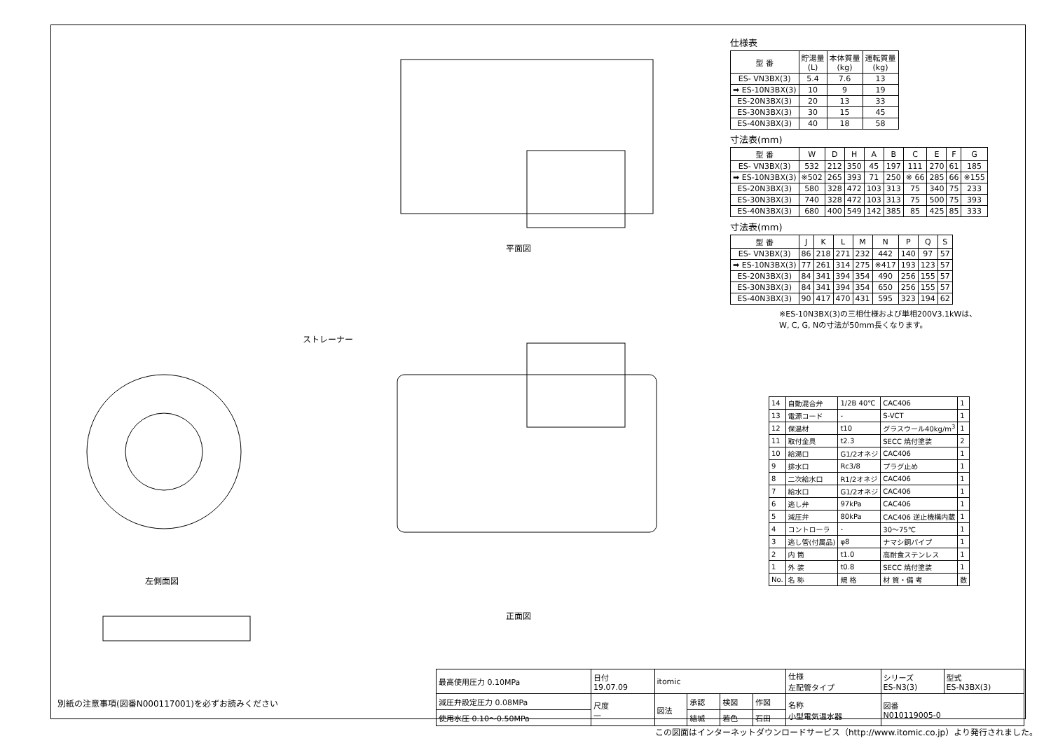平面図
左側面図
正面図
ストレーナー
別紙の注意事項(図番N000117001)を必ずお読みください
仕様表
| 型 番 | 貯湯量 (L) | 本体質量 (kg) | 運転質量 (kg) |
| --- | --- | --- | --- |
| ES- VN3BX(3) | 5.4 | 7.6 | 13 |
| ➡ ES-10N3BX(3) | 10 | 9 | 19 |
| ES-20N3BX(3) | 20 | 13 | 33 |
| ES-30N3BX(3) | 30 | 15 | 45 |
| ES-40N3BX(3) | 40 | 18 | 58 |
寸法表(mm)
| 型 番 | W | D | H | A | B | C | E | F | G |
| --- | --- | --- | --- | --- | --- | --- | --- | --- | --- |
| ES- VN3BX(3) | 532 | 212 | 350 | 45 | 197 | 111 | 270 | 61 | 185 |
| ➡ ES-10N3BX(3) | ※502 | 265 | 393 | 71 | 250 | ※ 66 | 285 | 66 | ※155 |
| ES-20N3BX(3) | 580 | 328 | 472 | 103 | 313 | 75 | 340 | 75 | 233 |
| ES-30N3BX(3) | 740 | 328 | 472 | 103 | 313 | 75 | 500 | 75 | 393 |
| ES-40N3BX(3) | 680 | 400 | 549 | 142 | 385 | 85 | 425 | 85 | 333 |
寸法表(mm)
| 型 番 | J | K | L | M | N | P | Q | S |
| --- | --- | --- | --- | --- | --- | --- | --- | --- |
| ES- VN3BX(3) | 86 | 218 | 271 | 232 | 442 | 140 | 97 | 57 |
| ➡ ES-10N3BX(3) | 77 | 261 | 314 | 275 | ※417 | 193 | 123 | 57 |
| ES-20N3BX(3) | 84 | 341 | 394 | 354 | 490 | 256 | 155 | 57 |
| ES-30N3BX(3) | 84 | 341 | 394 | 354 | 650 | 256 | 155 | 57 |
| ES-40N3BX(3) | 90 | 417 | 470 | 431 | 595 | 323 | 194 | 62 |
※ES-10N3BX(3)の三相仕様および単相200V3.1kWは、
W, C, G, Nの寸法が50mm長くなります。
| 14 | 自動混合弁 | 1/2B 40℃ | CAC406 | 1 |
| 13 | 電源コード | - | S-VCT | 1 |
| 12 | 保温材 | t10 | グラスウール40kg/m<sup>3</sup> | 1 |
| 11 | 取付金具 | t2.3 | SECC 焼付塗装 | 2 |
| 10 | 給湯口 | G1/2オネジ | CAC406 | 1 |
| 9 | 排水口 | Rc3/8 | プラグ止め | 1 |
| 8 | 二次給水口 | R1/2オネジ | CAC406 | 1 |
| 7 | 給水口 | G1/2オネジ | CAC406 | 1 |
| 6 | 逃し弁 | 97kPa | CAC406 | 1 |
| 5 | 減圧弁 | 80kPa | CAC406 逆止機構内蔵 | 1 |
| 4 | コントローラ | - | 30～75℃ | 1 |
| 3 | 逃し管(付属品) | φ8 | ナマシ銅パイプ | 1 |
| 2 | 内 筒 | t1.0 | 高耐食ステンレス | 1 |
| 1 | 外 装 | t0.8 | SECC 焼付塗装 | 1 |
| No. | 名 称 | 規 格 | 材 質・備 考 | 数 |
| 最高使用圧力 0.10MPa | 日付 19.07.09 | itomic | | | | 仕様 左配管タイプ | シリーズ ES-N3(3) | 型式 ES-N3BX(3) |
| 減圧弁設定圧力 0.08MPa | 尺度 — | 図法 | 承認 | 検図 | 作図 | 名称 小型電気温水器 | 図番 N010119005-0 | |
| 使用水圧 0.10～0.50MPa | | | 結城 | 若色 | 石田 | | | |
この図面はインターネットダウンロードサービス（http://www.itomic.co.jp）より発行されました。